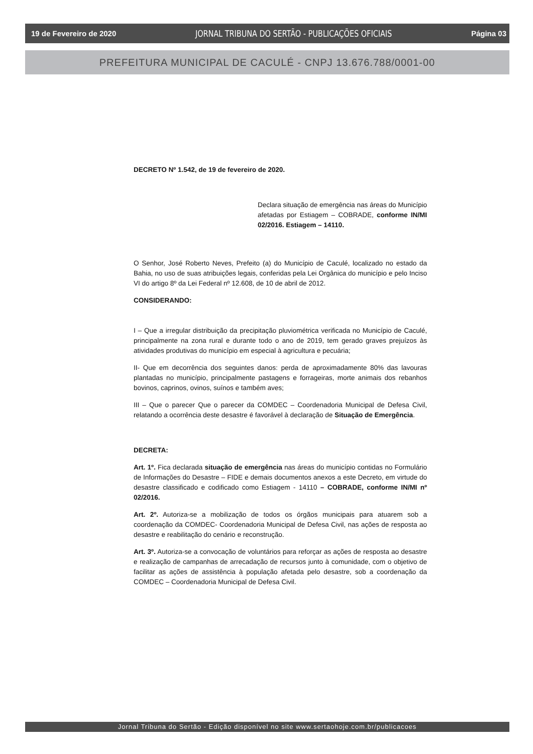19 de Fevereiro de 2020 JORNAL TRIBUNA DO SERTÃO - PUBLICAÇÕES OFICIAIS Página 03
PREFEITURA MUNICIPAL DE CACULÉ - CNPJ 13.676.788/0001-00
DECRETO Nº 1.542, de 19 de fevereiro de 2020.
Declara situação de emergência nas áreas do Município afetadas por Estiagem – COBRADE, conforme IN/MI 02/2016. Estiagem – 14110.
O Senhor, José Roberto Neves, Prefeito (a) do Município de Caculé, localizado no estado da Bahia, no uso de suas atribuições legais, conferidas pela Lei Orgânica do município e pelo Inciso VI do artigo 8º da Lei Federal nº 12.608, de 10 de abril de 2012.
CONSIDERANDO:
I – Que a irregular distribuição da precipitação pluviométrica verificada no Município de Caculé, principalmente na zona rural e durante todo o ano de 2019, tem gerado graves prejuízos às atividades produtivas do município em especial à agricultura e pecuária;
II- Que em decorrência dos seguintes danos: perda de aproximadamente 80% das lavouras plantadas no município, principalmente pastagens e forrageiras, morte animais dos rebanhos bovinos, caprinos, ovinos, suínos e também aves;
III – Que o parecer Que o parecer da COMDEC – Coordenadoria Municipal de Defesa Civil, relatando a ocorrência deste desastre é favorável à declaração de Situação de Emergência.
DECRETA:
Art. 1º. Fica declarada situação de emergência nas áreas do município contidas no Formulário de Informações do Desastre – FIDE e demais documentos anexos a este Decreto, em virtude do desastre classificado e codificado como Estiagem - 14110 – COBRADE, conforme IN/MI nº 02/2016.
Art. 2º. Autoriza-se a mobilização de todos os órgãos municipais para atuarem sob a coordenação da COMDEC- Coordenadoria Municipal de Defesa Civil, nas ações de resposta ao desastre e reabilitação do cenário e reconstrução.
Art. 3º. Autoriza-se a convocação de voluntários para reforçar as ações de resposta ao desastre e realização de campanhas de arrecadação de recursos junto à comunidade, com o objetivo de facilitar as ações de assistência à população afetada pelo desastre, sob a coordenação da COMDEC – Coordenadoria Municipal de Defesa Civil.
Jornal Tribuna do Sertão - Edição disponível no site www.sertaohoje.com.br/publicacoes